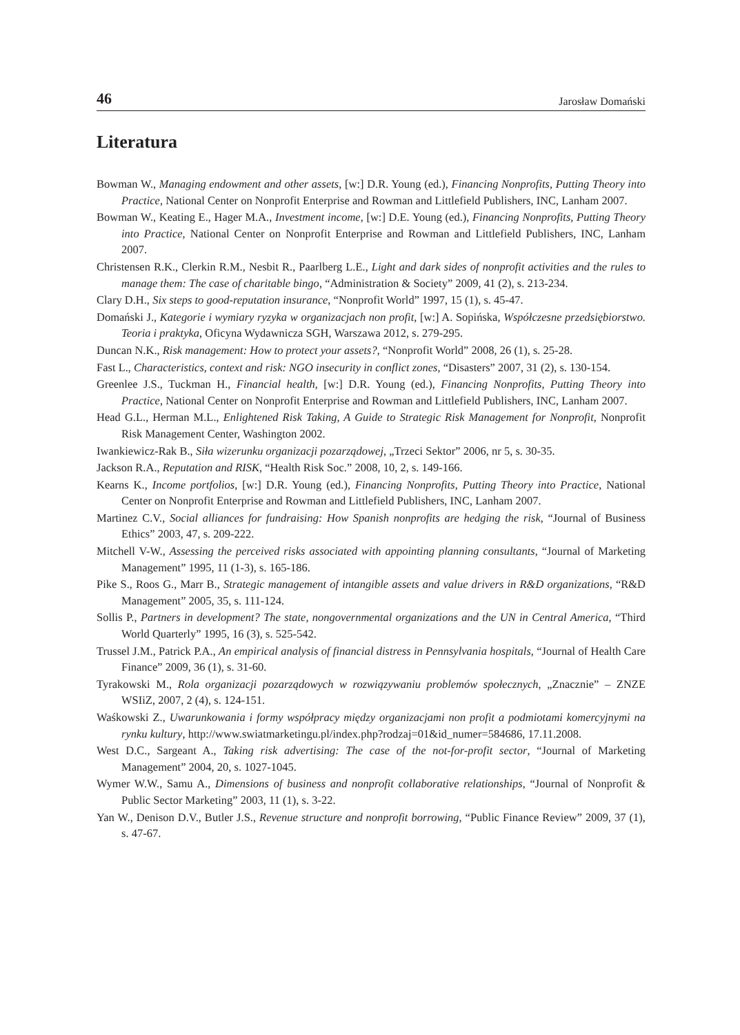46 Jarosław Domański
Literatura
Bowman W., Managing endowment and other assets, [w:] D.R. Young (ed.), Financing Nonprofits, Putting Theory into Practice, National Center on Nonprofit Enterprise and Rowman and Littlefield Publishers, INC, Lanham 2007.
Bowman W., Keating E., Hager M.A., Investment income, [w:] D.E. Young (ed.), Financing Nonprofits, Putting Theory into Practice, National Center on Nonprofit Enterprise and Rowman and Littlefield Publishers, INC, Lanham 2007.
Christensen R.K., Clerkin R.M., Nesbit R., Paarlberg L.E., Light and dark sides of nonprofit activities and the rules to manage them: The case of charitable bingo, “Administration & Society” 2009, 41 (2), s. 213-234.
Clary D.H., Six steps to good-reputation insurance, “Nonprofit World” 1997, 15 (1), s. 45-47.
Domański J., Kategorie i wymiary ryzyka w organizacjach non profit, [w:] A. Sopińska, Współczesne przedsiębiorstwo. Teoria i praktyka, Oficyna Wydawnicza SGH, Warszawa 2012, s. 279-295.
Duncan N.K., Risk management: How to protect your assets?, “Nonprofit World” 2008, 26 (1), s. 25-28.
Fast L., Characteristics, context and risk: NGO insecurity in conflict zones, “Disasters” 2007, 31 (2), s. 130-154.
Greenlee J.S., Tuckman H., Financial health, [w:] D.R. Young (ed.), Financing Nonprofits, Putting Theory into Practice, National Center on Nonprofit Enterprise and Rowman and Littlefield Publishers, INC, Lanham 2007.
Head G.L., Herman M.L., Enlightened Risk Taking, A Guide to Strategic Risk Management for Nonprofit, Nonprofit Risk Management Center, Washington 2002.
Iwankiewicz-Rak B., Siła wizerunku organizacji pozarządowej, „Trzeci Sektor” 2006, nr 5, s. 30-35.
Jackson R.A., Reputation and RISK, “Health Risk Soc.” 2008, 10, 2, s. 149-166.
Kearns K., Income portfolios, [w:] D.R. Young (ed.), Financing Nonprofits, Putting Theory into Practice, National Center on Nonprofit Enterprise and Rowman and Littlefield Publishers, INC, Lanham 2007.
Martinez C.V., Social alliances for fundraising: How Spanish nonprofits are hedging the risk, “Journal of Business Ethics” 2003, 47, s. 209-222.
Mitchell V-W., Assessing the perceived risks associated with appointing planning consultants, “Journal of Marketing Management” 1995, 11 (1-3), s. 165-186.
Pike S., Roos G., Marr B., Strategic management of intangible assets and value drivers in R&D organizations, “R&D Management” 2005, 35, s. 111-124.
Sollis P., Partners in development? The state, nongovernmental organizations and the UN in Central America, “Third World Quarterly” 1995, 16 (3), s. 525-542.
Trussel J.M., Patrick P.A., An empirical analysis of financial distress in Pennsylvania hospitals, “Journal of Health Care Finance” 2009, 36 (1), s. 31-60.
Tyrakowski M., Rola organizacji pozarządowych w rozwiązywaniu problemów społecznych, „Znacznie” – ZNZE WSIiZ, 2007, 2 (4), s. 124-151.
Waśkowski Z., Uwarunkowania i formy współpracy między organizacjami non profit a podmiotami komercyjnymi na rynku kultury, http://www.swiatmarketingu.pl/index.php?rodzaj=01&id_numer=584686, 17.11.2008.
West D.C., Sargeant A., Taking risk advertising: The case of the not-for-profit sector, “Journal of Marketing Management” 2004, 20, s. 1027-1045.
Wymer W.W., Samu A., Dimensions of business and nonprofit collaborative relationships, “Journal of Nonprofit & Public Sector Marketing” 2003, 11 (1), s. 3-22.
Yan W., Denison D.V., Butler J.S., Revenue structure and nonprofit borrowing, “Public Finance Review” 2009, 37 (1), s. 47-67.